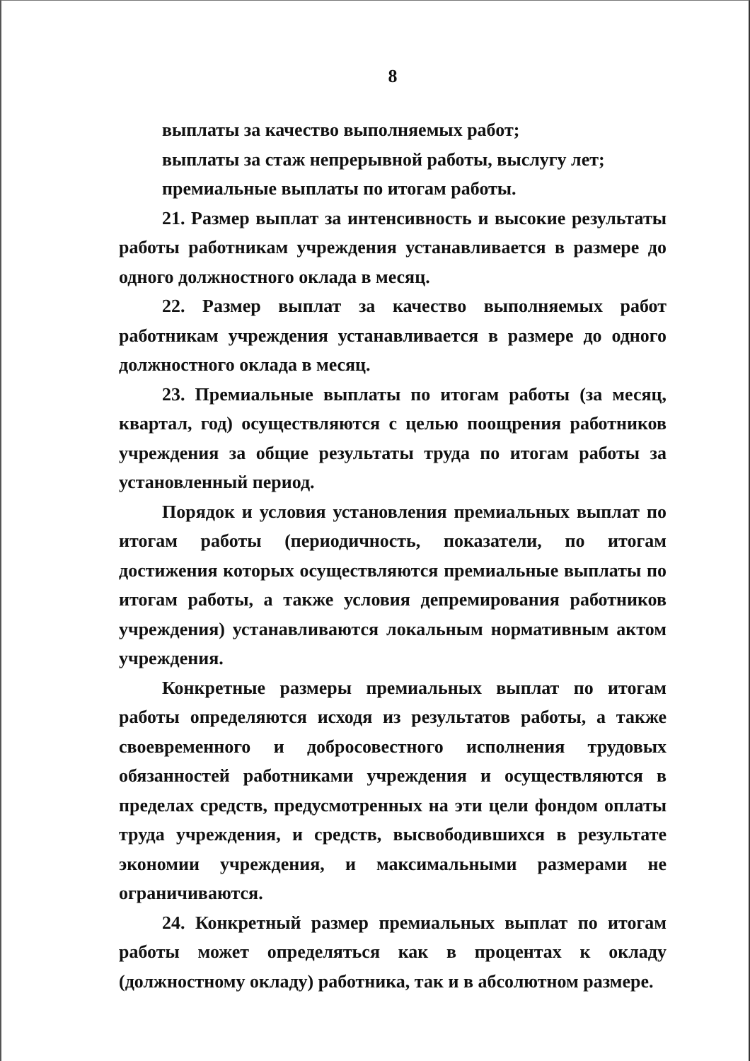8
выплаты за качество выполняемых работ;
выплаты за стаж непрерывной работы, выслугу лет;
премиальные выплаты по итогам работы.
21. Размер выплат за интенсивность и высокие результаты работы работникам учреждения устанавливается в размере до одного должностного оклада в месяц.
22. Размер выплат за качество выполняемых работ работникам учреждения устанавливается в размере до одного должностного оклада в месяц.
23. Премиальные выплаты по итогам работы (за месяц, квартал, год) осуществляются с целью поощрения работников учреждения за общие результаты труда по итогам работы за установленный период.
Порядок и условия установления премиальных выплат по итогам работы (периодичность, показатели, по итогам достижения которых осуществляются премиальные выплаты по итогам работы, а также условия депремирования работников учреждения) устанавливаются локальным нормативным актом учреждения.
Конкретные размеры премиальных выплат по итогам работы определяются исходя из результатов работы, а также своевременного и добросовестного исполнения трудовых обязанностей работниками учреждения и осуществляются в пределах средств, предусмотренных на эти цели фондом оплаты труда учреждения, и средств, высвободившихся в результате экономии учреждения, и максимальными размерами не ограничиваются.
24. Конкретный размер премиальных выплат по итогам работы может определяться как в процентах к окладу (должностному окладу) работника, так и в абсолютном размере.